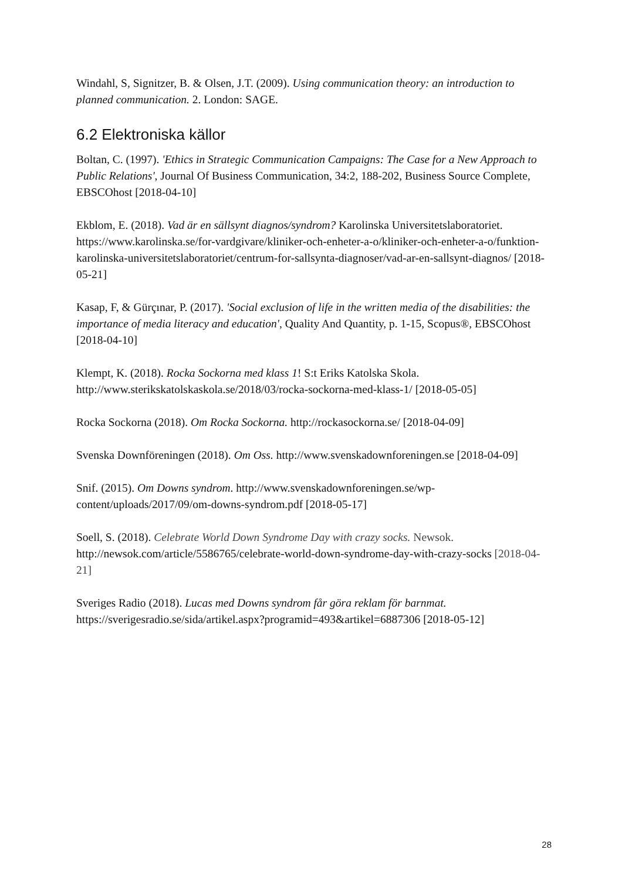Windahl, S, Signitzer, B. & Olsen, J.T. (2009). Using communication theory: an introduction to planned communication. 2. London: SAGE.
6.2 Elektroniska källor
Boltan, C. (1997). 'Ethics in Strategic Communication Campaigns: The Case for a New Approach to Public Relations', Journal Of Business Communication, 34:2, 188-202, Business Source Complete, EBSCOhost [2018-04-10]
Ekblom, E. (2018). Vad är en sällsynt diagnos/syndrom? Karolinska Universitetslaboratoriet. https://www.karolinska.se/for-vardgivare/kliniker-och-enheter-a-o/kliniker-och-enheter-a-o/funktion-karolinska-universitetslaboratoriet/centrum-for-sallsynta-diagnoser/vad-ar-en-sallsynt-diagnos/ [2018-05-21]
Kasap, F, & Gürçınar, P. (2017). 'Social exclusion of life in the written media of the disabilities: the importance of media literacy and education', Quality And Quantity, p. 1-15, Scopus®, EBSCOhost [2018-04-10]
Klempt, K. (2018). Rocka Sockorna med klass 1! S:t Eriks Katolska Skola. http://www.sterikskatolskaskola.se/2018/03/rocka-sockorna-med-klass-1/ [2018-05-05]
Rocka Sockorna (2018). Om Rocka Sockorna. http://rockasockorna.se/ [2018-04-09]
Svenska Downföreningen (2018). Om Oss. http://www.svenskadownforeningen.se [2018-04-09]
Snif. (2015). Om Downs syndrom. http://www.svenskadownforeningen.se/wp-content/uploads/2017/09/om-downs-syndrom.pdf [2018-05-17]
Soell, S. (2018). Celebrate World Down Syndrome Day with crazy socks. Newsok. http://newsok.com/article/5586765/celebrate-world-down-syndrome-day-with-crazy-socks [2018-04-21]
Sveriges Radio (2018). Lucas med Downs syndrom får göra reklam för barnmat. https://sverigesradio.se/sida/artikel.aspx?programid=493&artikel=6887306 [2018-05-12]
28